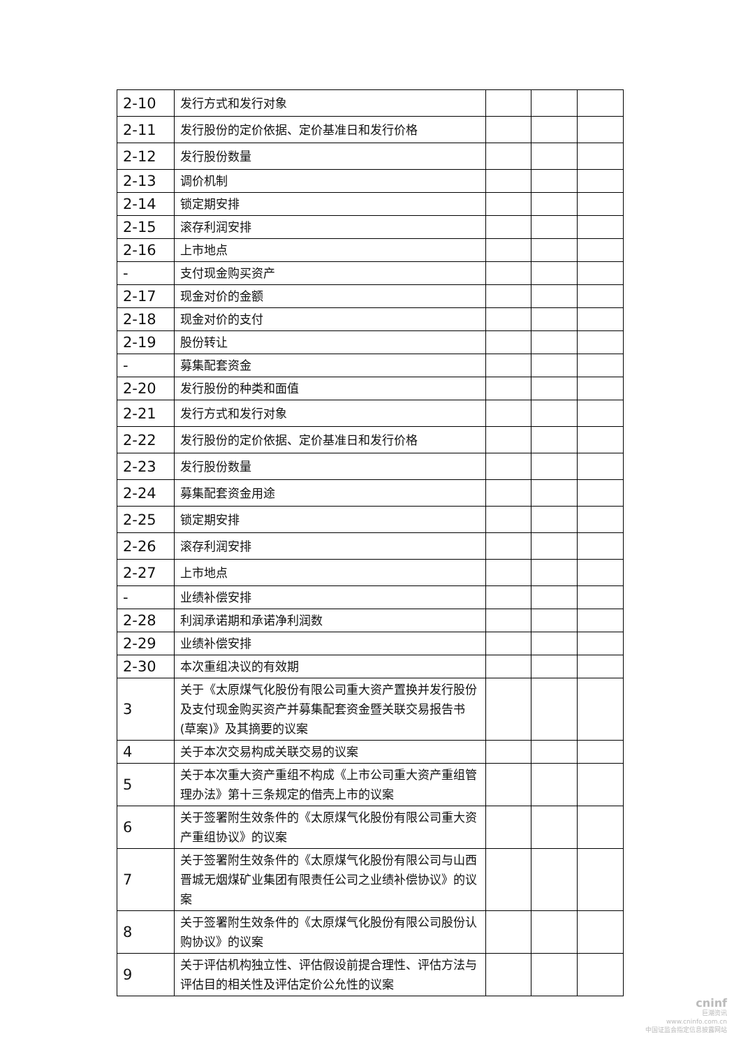| 2-10 | 发行方式和发行对象 | | | |
| 2-11 | 发行股份的定价依据、定价基准日和发行价格 | | | |
| 2-12 | 发行股份数量 | | | |
| 2-13 | 调价机制 | | | |
| 2-14 | 锁定期安排 | | | |
| 2-15 | 滚存利润安排 | | | |
| 2-16 | 上市地点 | | | |
| - | 支付现金购买资产 | | | |
| 2-17 | 现金对价的金额 | | | |
| 2-18 | 现金对价的支付 | | | |
| 2-19 | 股份转让 | | | |
| - | 募集配套资金 | | | |
| 2-20 | 发行股份的种类和面值 | | | |
| 2-21 | 发行方式和发行对象 | | | |
| 2-22 | 发行股份的定价依据、定价基准日和发行价格 | | | |
| 2-23 | 发行股份数量 | | | |
| 2-24 | 募集配套资金用途 | | | |
| 2-25 | 锁定期安排 | | | |
| 2-26 | 滚存利润安排 | | | |
| 2-27 | 上市地点 | | | |
| - | 业绩补偿安排 | | | |
| 2-28 | 利润承诺期和承诺净利润数 | | | |
| 2-29 | 业绩补偿安排 | | | |
| 2-30 | 本次重组决议的有效期 | | | |
| 3 | 关于《太原煤气化股份有限公司重大资产置换并发行股份及支付现金购买资产并募集配套资金暨关联交易报告书(草案)》及其摘要的议案 | | | |
| 4 | 关于本次交易构成关联交易的议案 | | | |
| 5 | 关于本次重大资产重组不构成《上市公司重大资产重组管理办法》第十三条规定的借壳上市的议案 | | | |
| 6 | 关于签署附生效条件的《太原煤气化股份有限公司重大资产重组协议》的议案 | | | |
| 7 | 关于签署附生效条件的《太原煤气化股份有限公司与山西晋城无烟煤矿业集团有限责任公司之业绩补偿协议》的议案 | | | |
| 8 | 关于签署附生效条件的《太原煤气化股份有限公司股份认购协议》的议案 | | | |
| 9 | 关于评估机构独立性、评估假设前提合理性、评估方法与评估目的相关性及评估定价公允性的议案 | | | |
cninf
巨潮资讯
www.cninfo.com.cn
中国证监会指定信息披露网站